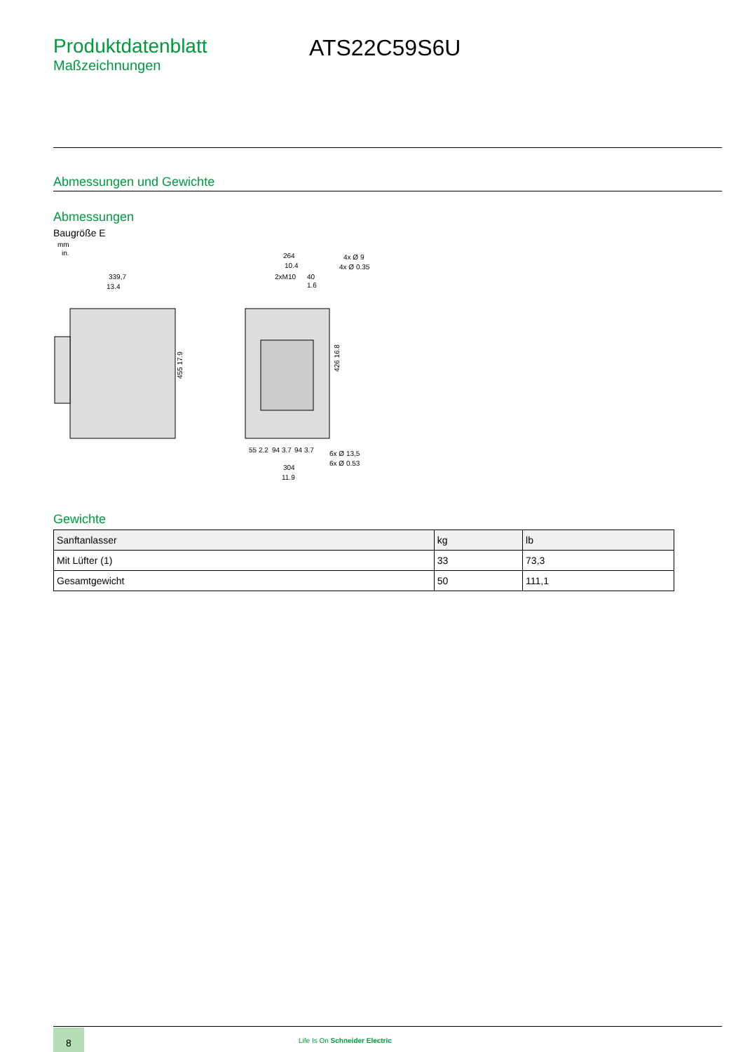Produktdatenblatt
Maßzeichnungen
ATS22C59S6U
Abmessungen und Gewichte
Abmessungen
Baugröße E
mm
in.
339,7
13.4
455 17.9
264
10.4
2xM10
40
1.6
4x Ø 9
4x Ø 0.35
426 16.8
55 2.2
94 3.7
94 3.7
6x Ø 13,5
6x Ø 0.53
304
11.9
Gewichte
| Sanftanlasser | kg | lb |
| --- | --- | --- |
| Mit Lüfter (1) | 33 | 73,3 |
| Gesamtgewicht | 50 | 111,1 |
8
Life Is On Schneider Electric